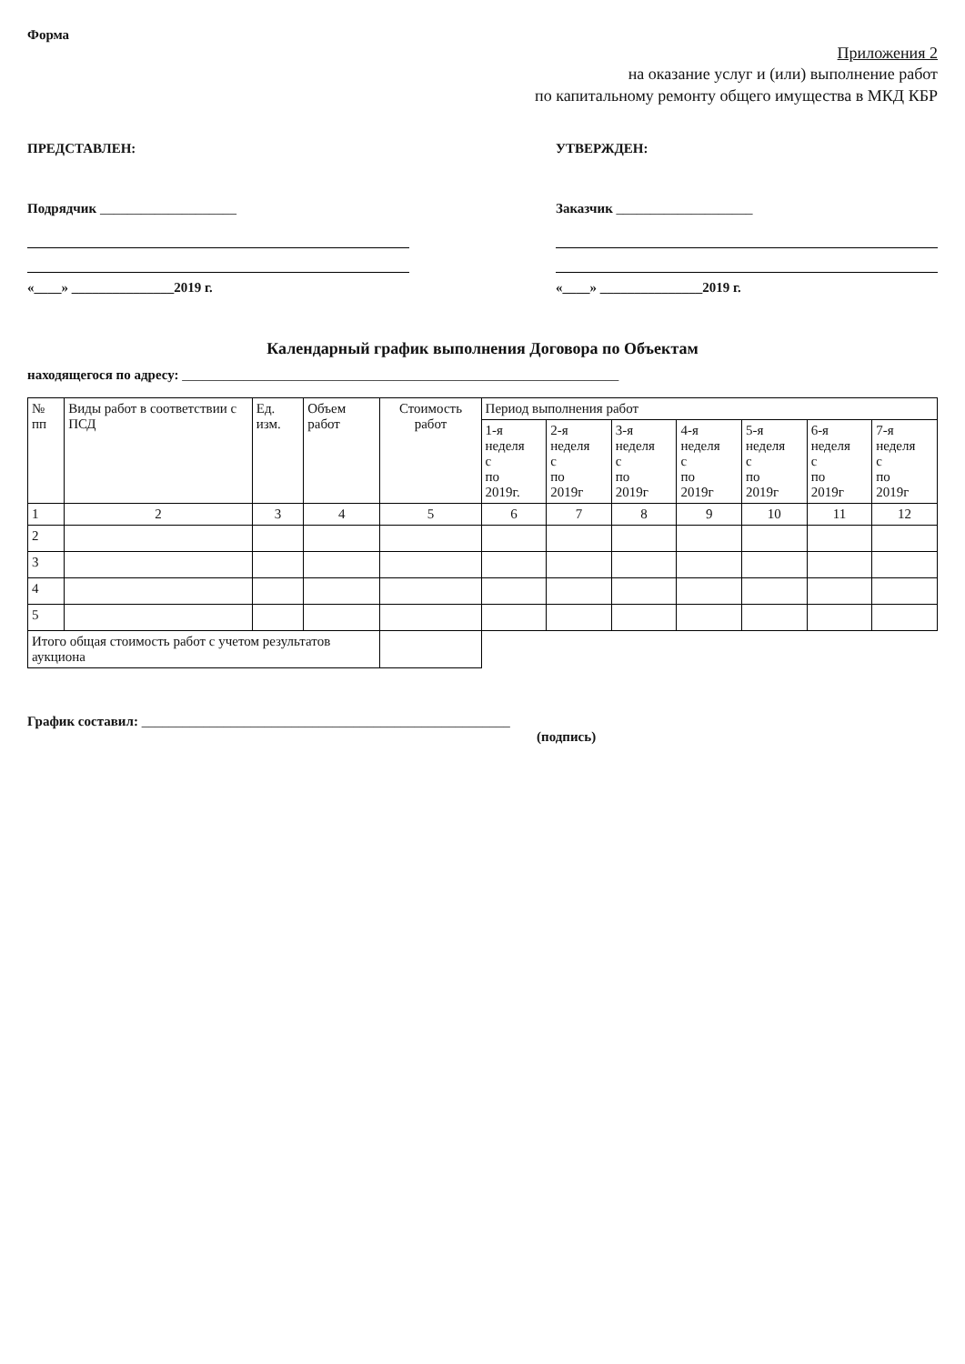Форма
Приложения 2
на оказание услуг и (или) выполнение работ
по капитальному ремонту общего имущества в МКД КБР
ПРЕДСТАВЛЕН:
Подрядчик ____________________
«____» _______________2019 г.
УТВЕРЖДЕН:
Заказчик ____________________
«____» _______________2019 г.
Календарный график выполнения Договора по Объектам
находящегося по адресу: ________________________________________________________________
| № пп | Виды работ в соответствии с ПСД | Ед. изм. | Объем работ | Стоимость работ | Период выполнения работ | | | | | | |
| --- | --- | --- | --- | --- | --- | --- | --- | --- | --- | --- | --- |
| | | | | | 1-я неделя с по 2019г. | 2-я неделя с по 2019г | 3-я неделя с по 2019г | 4-я неделя с по 2019г | 5-я неделя с по 2019г | 6-я неделя с по 2019г | 7-я неделя с по 2019г |
| 1 | 2 | 3 | 4 | 5 | 6 | 7 | 8 | 9 | 10 | 11 | 12 |
| 2 | | | | | | | | | | | |
| 3 | | | | | | | | | | | |
| 4 | | | | | | | | | | | |
| 5 | | | | | | | | | | | |
| Итого общая стоимость работ с учетом результатов аукциона | | | | | | | | | | | |
График составил: ______________________________________________________
(подпись)